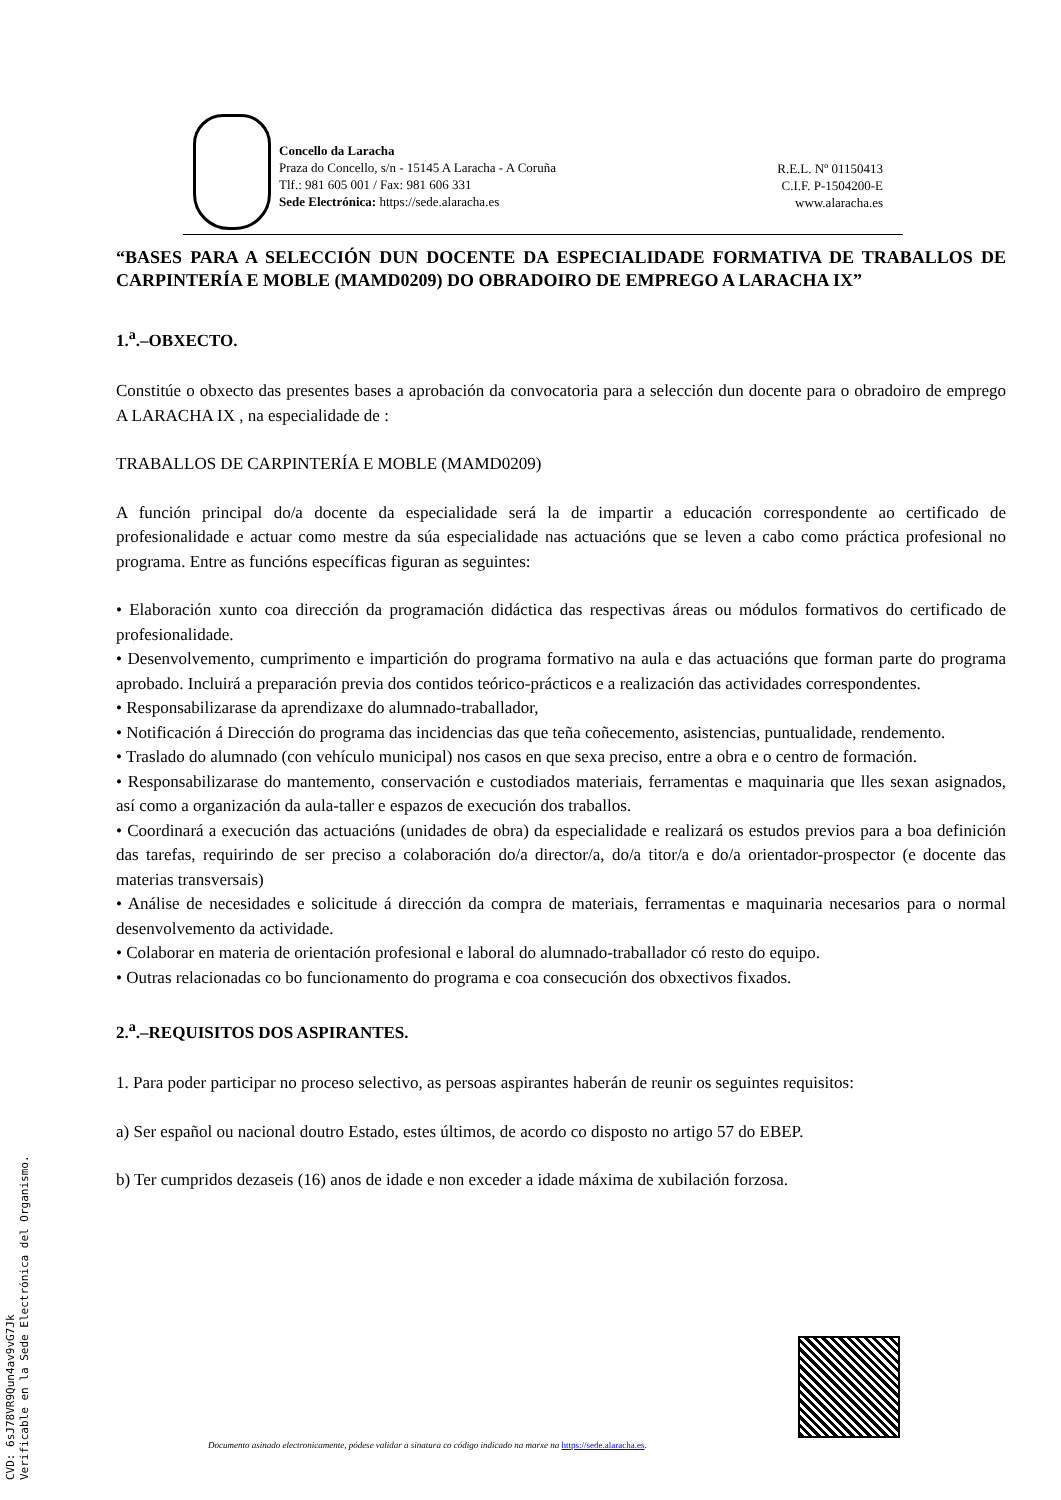Concello da Laracha
Praza do Concello, s/n - 15145 A Laracha - A Coruña
Tlf.: 981 605 001 / Fax: 981 606 331
Sede Electrónica: https://sede.alaracha.es
R.E.L. Nº 01150413
C.I.F. P-1504200-E
www.alaracha.es
“BASES PARA A SELECCIÓN DUN DOCENTE DA ESPECIALIDADE FORMATIVA DE TRABALLOS DE CARPINTERÍA E MOBLE (MAMD0209) DO OBRADOIRO DE EMPREGO A LARACHA IX”
1.<sup>a</sup>.–OBXECTO.
Constitúe o obxecto das presentes bases a aprobación da convocatoria para a selección dun docente para o obradoiro de emprego A LARACHA IX , na especialidade de :
TRABALLOS DE CARPINTERÍA E MOBLE (MAMD0209)
A función principal do/a docente da especialidade será la de impartir a educación correspondente ao certificado de profesionalidade e actuar como mestre da súa especialidade nas actuacións que se leven a cabo como práctica profesional no programa. Entre as funcións específicas figuran as seguintes:
• Elaboración xunto coa dirección da programación didáctica das respectivas áreas ou módulos formativos do certificado de profesionalidade.
• Desenvolvemento, cumprimento e impartición do programa formativo na aula e das actuacións que forman parte do programa aprobado. Incluirá a preparación previa dos contidos teórico-prácticos e a realización das actividades correspondentes.
• Responsabilizarase da aprendizaxe do alumnado-traballador,
• Notificación á Dirección do programa das incidencias das que teña coñecemento, asistencias, puntualidade, rendemento.
• Traslado do alumnado (con vehículo municipal) nos casos en que sexa preciso, entre a obra e o centro de formación.
• Responsabilizarase do mantemento, conservación e custodiados materiais, ferramentas e maquinaria que lles sexan asignados, así como a organización da aula-taller e espazos de execución dos traballos.
• Coordinará a execución das actuacións (unidades de obra) da especialidade e realizará os estudos previos para a boa definición das tarefas, requirindo de ser preciso a colaboración do/a director/a, do/a titor/a e do/a orientador-prospector (e docente das materias transversais)
• Análise de necesidades e solicitude á dirección da compra de materiais, ferramentas e maquinaria necesarios para o normal desenvolvemento da actividade.
• Colaborar en materia de orientación profesional e laboral do alumnado-traballador có resto do equipo.
• Outras relacionadas co bo funcionamento do programa e coa consecución dos obxectivos fixados.
2.<sup>a</sup>.–REQUISITOS DOS ASPIRANTES.
1. Para poder participar no proceso selectivo, as persoas aspirantes haberán de reunir os seguintes requisitos:
a) Ser español ou nacional doutro Estado, estes últimos, de acordo co disposto no artigo 57 do EBEP.
b) Ter cumpridos dezaseis (16) anos de idade e non exceder a idade máxima de xubilación forzosa.
CVD: 6sJ78VR9Qun4av9vG7Jk
Verificable en la Sede Electrónica del Organismo.
Documento asinado electronicamente, pódese validar a sinatura co código indicado na marxe na https://sede.alaracha.es.